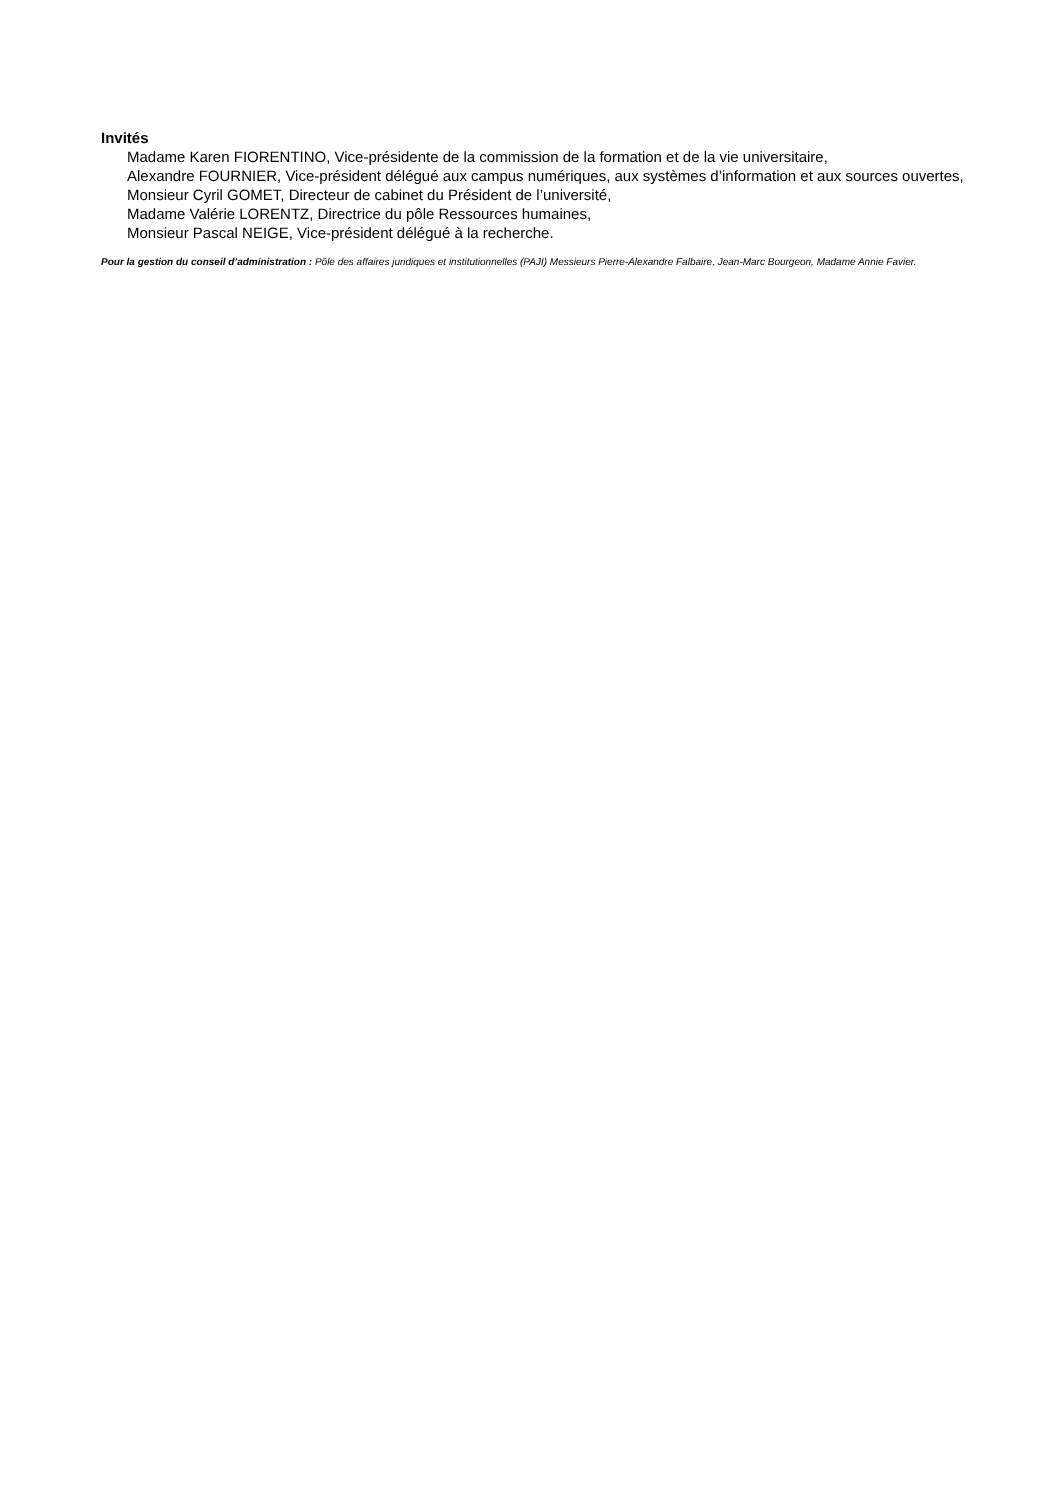Invités
Madame Karen FIORENTINO, Vice-présidente de la commission de la formation et de la vie universitaire,
Alexandre FOURNIER, Vice-président délégué aux campus numériques, aux systèmes d’information et aux sources ouvertes,
Monsieur Cyril GOMET, Directeur de cabinet du Président de l’université,
Madame Valérie LORENTZ, Directrice du pôle Ressources humaines,
Monsieur Pascal NEIGE, Vice-président délégué à la recherche.
Pour la gestion du conseil d’administration : Pôle des affaires juridiques et institutionnelles (PAJI) Messieurs Pierre-Alexandre Falbaire, Jean-Marc Bourgeon, Madame Annie Favier.